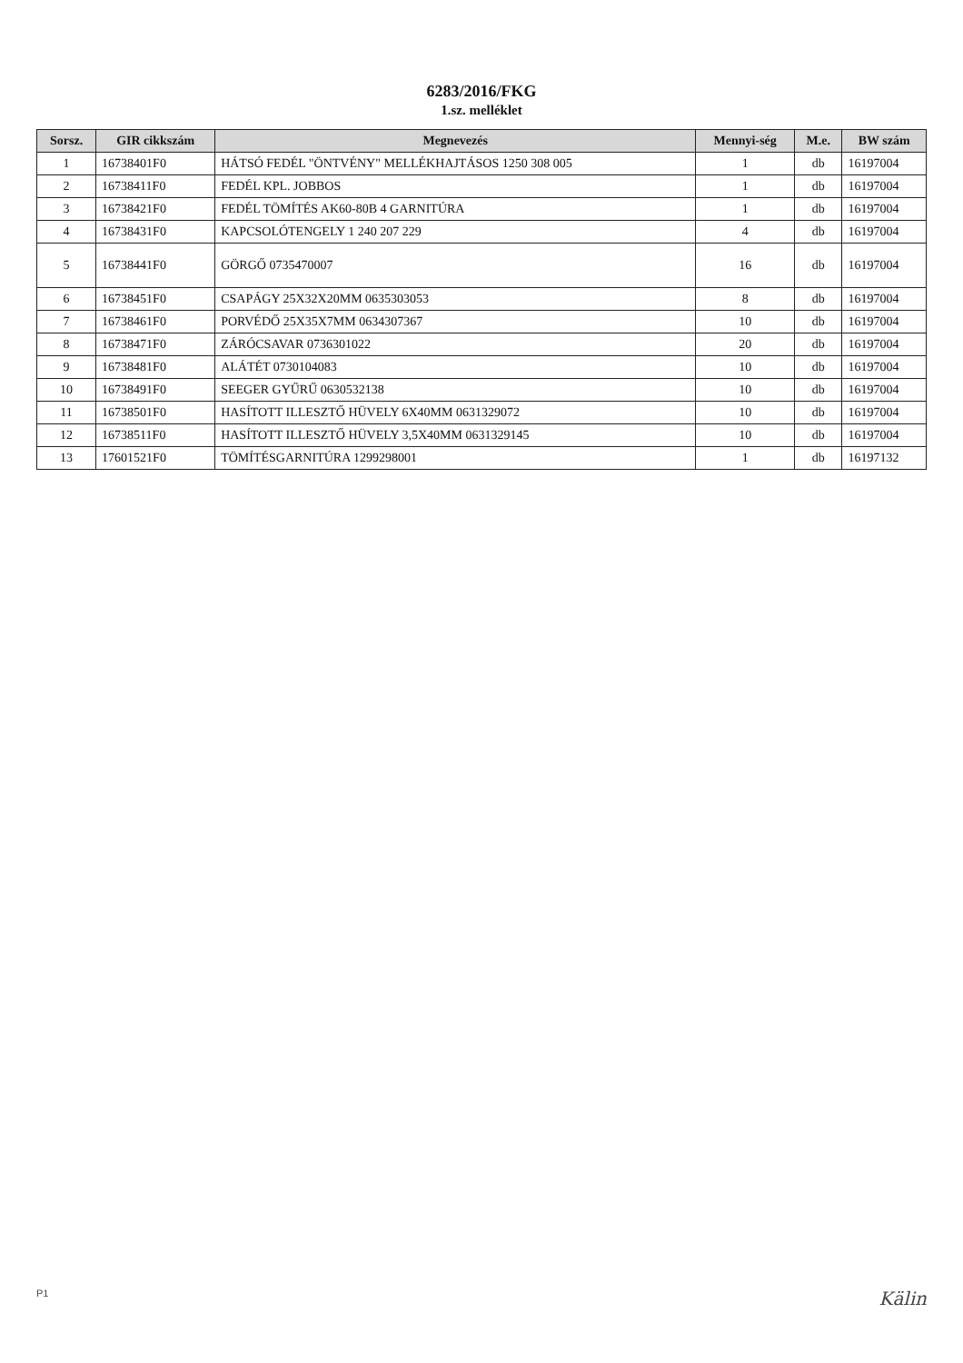6283/2016/FKG
1.sz. melléklet
| Sorsz. | GIR cikkszám | Megnevezés | Mennyi-ség | M.e. | BW szám |
| --- | --- | --- | --- | --- | --- |
| 1 | 16738401F0 | HÁTSÓ FEDÉL "ÖNTVÉNY" MELLÉKHAJTÁSOS 1250 308 005 | 1 | db | 16197004 |
| 2 | 16738411F0 | FEDÉL KPL. JOBBOS | 1 | db | 16197004 |
| 3 | 16738421F0 | FEDÉL TÖMÍTÉS AK60-80B 4 GARNITÚRA | 1 | db | 16197004 |
| 4 | 16738431F0 | KAPCSOLÓTENGELY 1 240 207 229 | 4 | db | 16197004 |
| 5 | 16738441F0 | GÖRGŐ 0735470007 | 16 | db | 16197004 |
| 6 | 16738451F0 | CSAPÁGY 25X32X20MM 0635303053 | 8 | db | 16197004 |
| 7 | 16738461F0 | PORVÉDŐ 25X35X7MM 0634307367 | 10 | db | 16197004 |
| 8 | 16738471F0 | ZÁRÓCSAVAR 0736301022 | 20 | db | 16197004 |
| 9 | 16738481F0 | ALÁTÉT 0730104083 | 10 | db | 16197004 |
| 10 | 16738491F0 | SEEGER GYŰRŰ 0630532138 | 10 | db | 16197004 |
| 11 | 16738501F0 | HASÍTOTT ILLESZTŐ HÜVELY 6X40MM 0631329072 | 10 | db | 16197004 |
| 12 | 16738511F0 | HASÍTOTT ILLESZTŐ HÜVELY 3,5X40MM 0631329145 | 10 | db | 16197004 |
| 13 | 17601521F0 | TÖMÍTÉSGARNITÚRA 1299298001 | 1 | db | 16197132 |
P1 Kälin